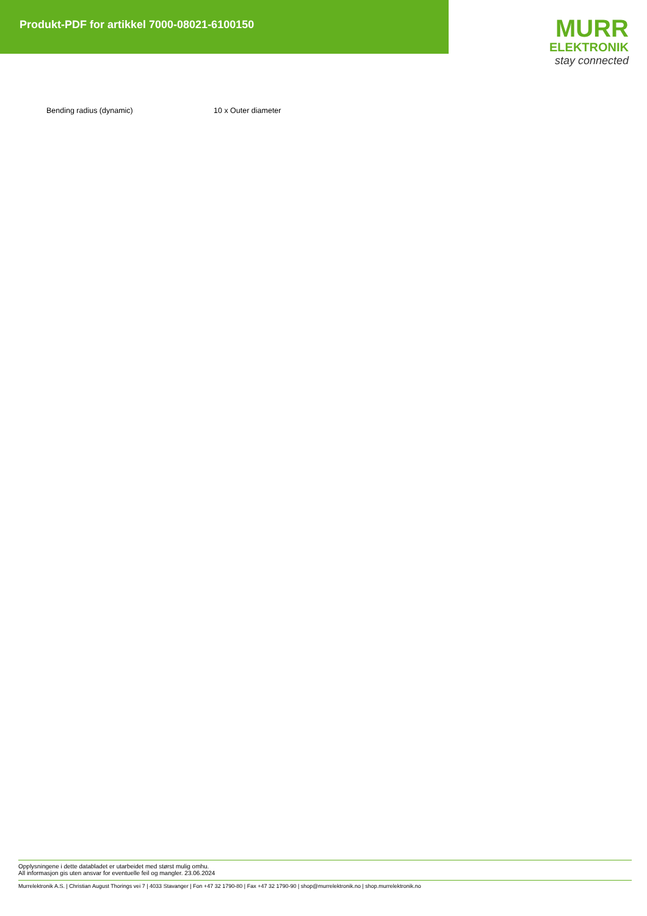Produkt-PDF for artikkel 7000-08021-6100150
MURR
ELEKTRONIK
stay connected
| Bending radius (dynamic) | 10 x Outer diameter |
Opplysningene i dette databladet er utarbeidet med størst mulig omhu.
All informasjon gis uten ansvar for eventuelle feil og mangler. 23.06.2024
Murrelektronik A.S. | Christian August Thorings vei 7 | 4033 Stavanger | Fon +47 32 1790-80 | Fax +47 32 1790-90 | shop@murrelektronik.no | shop.murrelektronik.no